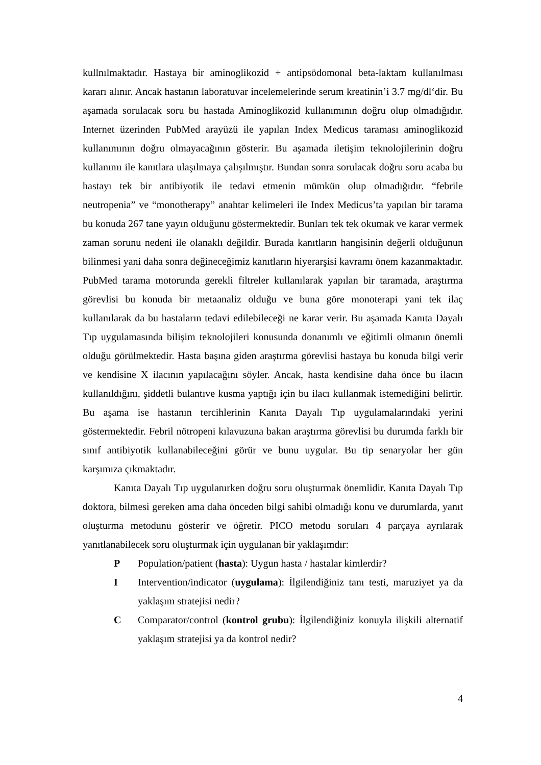kullnılmaktadır. Hastaya bir aminoglikozid + antipsödomonal beta-laktam kullanılması kararı alınır. Ancak hastanın laboratuvar incelemelerinde serum kreatinin’i 3.7 mg/dl‘dir. Bu aşamada sorulacak soru bu hastada Aminoglikozid kullanımının doğru olup olmadığıdır. Internet üzerinden PubMed arayüzü ile yapılan Index Medicus taraması aminoglikozid kullanımının doğru olmayacağının gösterir. Bu aşamada iletişim teknolojilerinin doğru kullanımı ile kanıtlara ulaşılmaya çalışılmıştır. Bundan sonra sorulacak doğru soru acaba bu hastayı tek bir antibiyotik ile tedavi etmenin mümkün olup olmadığıdır. “febrile neutropenia” ve “monotherapy” anahtar kelimeleri ile Index Medicus’ta yapılan bir tarama bu konuda 267 tane yayın olduğunu göstermektedir. Bunları tek tek okumak ve karar vermek zaman sorunu nedeni ile olanaklı değildir. Burada kanıtların hangisinin değerli olduğunun bilinmesi yani daha sonra değineceğimiz kanıtların hiyerarşisi kavramı önem kazanmaktadır. PubMed tarama motorunda gerekli filtreler kullanılarak yapılan bir taramada, araştırma görevlisi bu konuda bir metaanaliz olduğu ve buna göre monoterapi yani tek ilaç kullanılarak da bu hastaların tedavi edilebileceği ne karar verir. Bu aşamada Kanıta Dayalı Tıp uygulamasında bilişim teknolojileri konusunda donanımlı ve eğitimli olmanın önemli olduğu görülmektedir. Hasta başına giden araştırma görevlisi hastaya bu konuda bilgi verir ve kendisine X ilacının yapılacağını söyler. Ancak, hasta kendisine daha önce bu ilacın kullanıldığını, şiddetli bulantıve kusma yaptığı için bu ilacı kullanmak istemediğini belirtir. Bu aşama ise hastanın tercihlerinin Kanıta Dayalı Tıp uygulamalarındaki yerini göstermektedir. Febril nötropeni kılavuzuna bakan araştırma görevlisi bu durumda farklı bir sınıf antibiyotik kullanabileceğini görür ve bunu uygular. Bu tip senaryolar her gün karşımıza çıkmaktadır.
Kanıta Dayalı Tıp uygulanırken doğru soru oluşturmak önemlidir. Kanıta Dayalı Tıp doktora, bilmesi gereken ama daha önceden bilgi sahibi olmadığı konu ve durumlarda, yanıt oluşturma metodunu gösterir ve öğretir. PICO metodu soruları 4 parçaya ayrılarak yanıtlanabilecek soru oluşturmak için uygulanan bir yaklaşımdır:
P Population/patient (hasta): Uygun hasta / hastalar kimlerdir?
I Intervention/indicator (uygulama): İlgilendiğiniz tanı testi, maruziyet ya da yaklaşım stratejisi nedir?
C Comparator/control (kontrol grubu): İlgilendiğiniz konuyla ilişkili alternatif yaklaşım stratejisi ya da kontrol nedir?
4